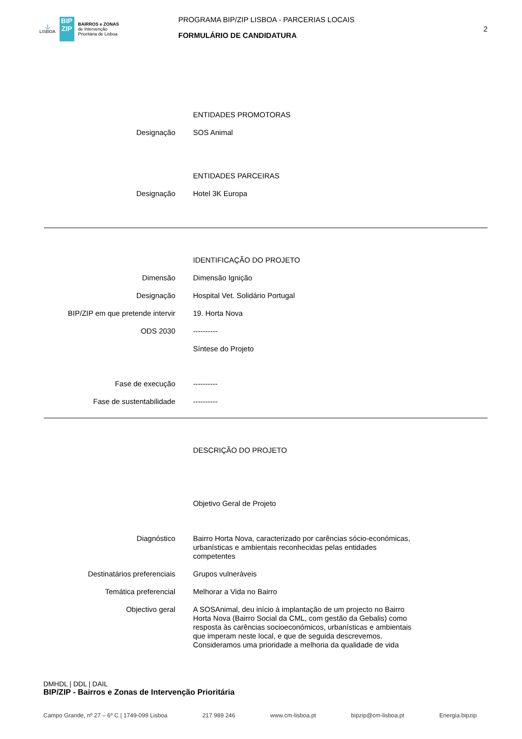⚓
LISBOA
BIP
ZIP
BAIRROS e ZONAS
de Intervenção
Prioritária de Lisboa
PROGRAMA BIP/ZIP LISBOA - PARCERIAS LOCAIS
FORMULÁRIO DE CANDIDATURA
2
ENTIDADES PROMOTORAS
Designação SOS Animal
ENTIDADES PARCEIRAS
Designação Hotel 3K Europa
IDENTIFICAÇÃO DO PROJETO
Dimensão Dimensão Ignição
Designação Hospital Vet. Solidário Portugal
BIP/ZIP em que pretende intervir 19. Horta Nova
ODS 2030 ----------
Síntese do Projeto
Fase de execução ----------
Fase de sustentabilidade ----------
DESCRIÇÃO DO PROJETO
Objetivo Geral de Projeto
Diagnóstico Bairro Horta Nova, caracterizado por carências sócio-económicas, urbanísticas e ambientais reconhecidas pelas entidades competentes
Destinatários preferenciais Grupos vulneráveis
Temática preferencial Melhorar a Vida no Bairro
Objectivo geral A SOSAnimal, deu início à implantação de um projecto no Bairro Horta Nova (Bairro Social da CML, com gestão da Gebalis) como resposta às carências socioeconómicos, urbanísticas e ambientais que imperam neste local, e que de seguida descrevemos.
Consideramos uma prioridade a melhoria da qualidade de vida
DMHDL | DDL | DAIL
BIP/ZIP - Bairros e Zonas de Intervenção Prioritária
Campo Grande, nº 27 – 6º C | 1749-099 Lisboa 217 989 246 www.cm-lisboa.pt bipzip@cm-lisboa.pt Energia.bipzip